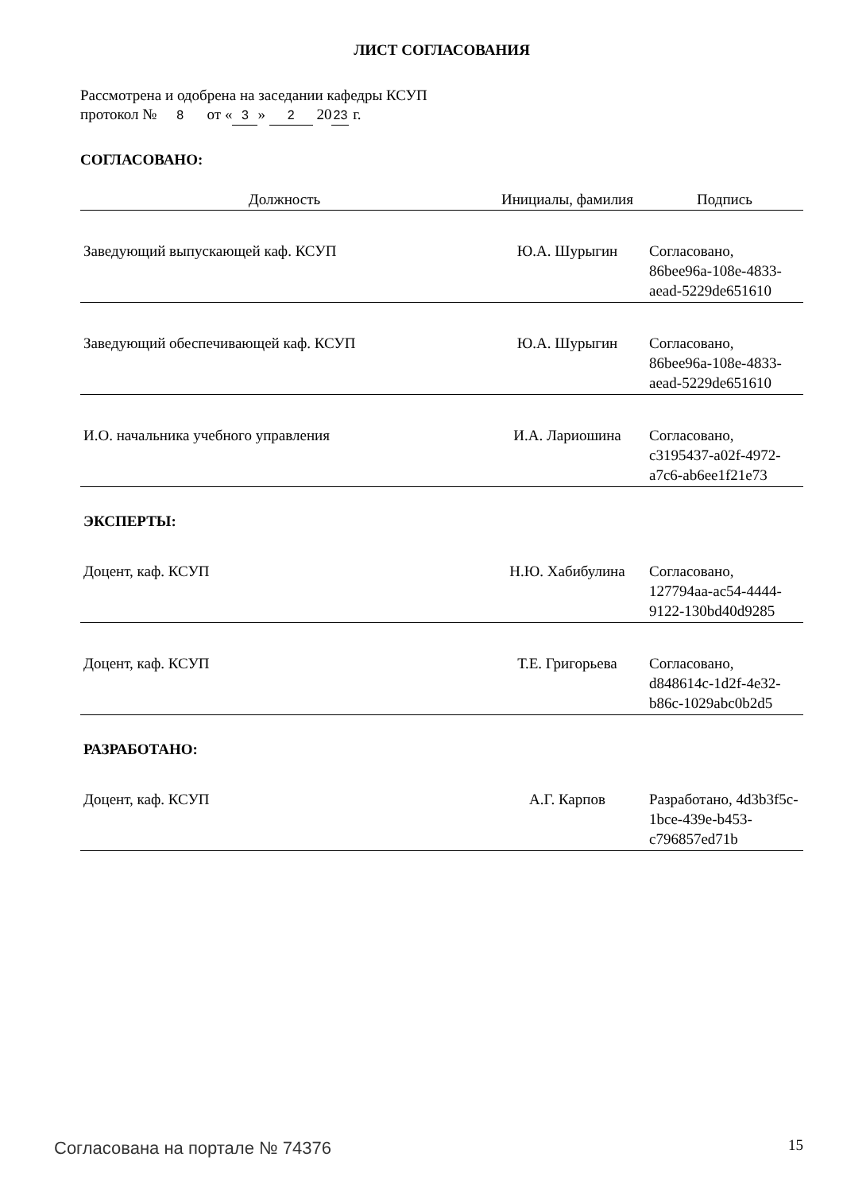ЛИСТ СОГЛАСОВАНИЯ
Рассмотрена и одобрена на заседании кафедры КСУП
протокол № 8 от « 3 » 2 20 23 г.
СОГЛАСОВАНО:
| Должность | Инициалы, фамилия | Подпись |
| --- | --- | --- |
| Заведующий выпускающей каф. КСУП | Ю.А. Шурыгин | Согласовано, 86bee96a-108e-4833-aead-5229de651610 |
| Заведующий обеспечивающей каф. КСУП | Ю.А. Шурыгин | Согласовано, 86bee96a-108e-4833-aead-5229de651610 |
| И.О. начальника учебного управления | И.А. Лариошина | Согласовано, c3195437-a02f-4972-a7c6-ab6ee1f21e73 |
| ЭКСПЕРТЫ: | | |
| Доцент, каф. КСУП | Н.Ю. Хабибулина | Согласовано, 127794aa-ac54-4444-9122-130bd40d9285 |
| Доцент, каф. КСУП | Т.Е. Григорьева | Согласовано, d848614c-1d2f-4e32-b86c-1029abc0b2d5 |
| РАЗРАБОТАНО: | | |
| Доцент, каф. КСУП | А.Г. Карпов | Разработано, 4d3b3f5c-1bce-439e-b453-c796857ed71b |
Согласована на портале № 74376 15